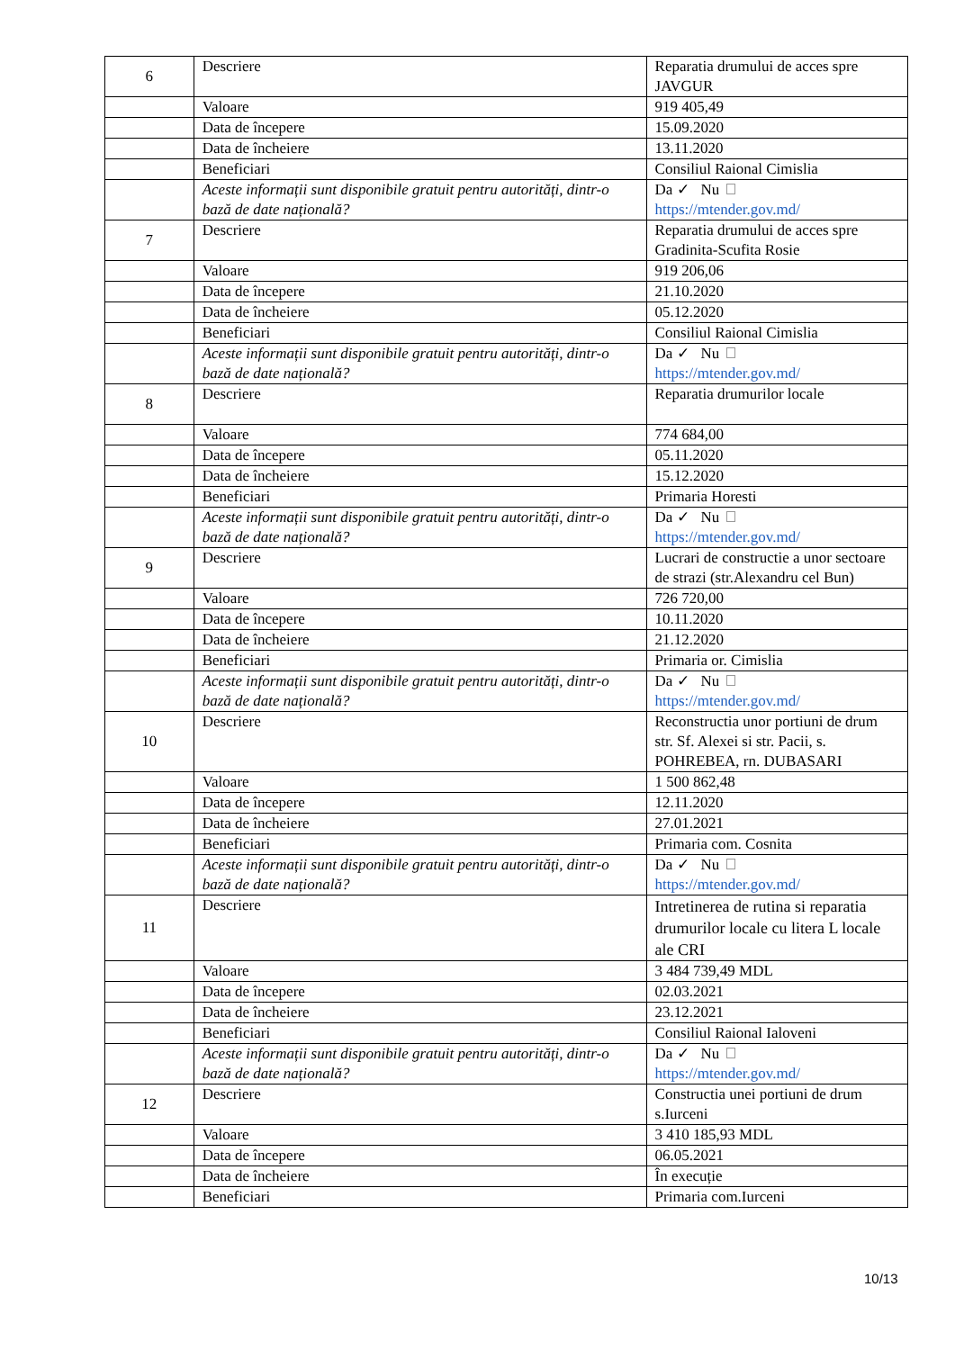| 6 | Descriere | Reparatia drumului de acces spre JAVGUR |
| | Valoare | 919 405,49 |
| | Data de începere | 15.09.2020 |
| | Data de încheiere | 13.11.2020 |
| | Beneficiari | Consiliul Raional Cimislia |
| | Aceste informații sunt disponibile gratuit pentru autorități, dintr-o bază de date națională? | Da ✓ Nu https://mtender.gov.md/ |
| 7 | Descriere | Reparatia drumului de acces spre Gradinita-Scufita Rosie |
| | Valoare | 919 206,06 |
| | Data de începere | 21.10.2020 |
| | Data de încheiere | 05.12.2020 |
| | Beneficiari | Consiliul Raional Cimislia |
| | Aceste informații sunt disponibile gratuit pentru autorități, dintr-o bază de date națională? | Da ✓ Nu https://mtender.gov.md/ |
| 8 | Descriere | Reparatia drumurilor locale |
| | Valoare | 774 684,00 |
| | Data de începere | 05.11.2020 |
| | Data de încheiere | 15.12.2020 |
| | Beneficiari | Primaria Horesti |
| | Aceste informații sunt disponibile gratuit pentru autorități, dintr-o bază de date națională? | Da ✓ Nu https://mtender.gov.md/ |
| 9 | Descriere | Lucrari de constructie a unor sectoare de strazi (str.Alexandru cel Bun) |
| | Valoare | 726 720,00 |
| | Data de începere | 10.11.2020 |
| | Data de încheiere | 21.12.2020 |
| | Beneficiari | Primaria or. Cimislia |
| | Aceste informații sunt disponibile gratuit pentru autorități, dintr-o bază de date națională? | Da ✓ Nu https://mtender.gov.md/ |
| 10 | Descriere | Reconstructia unor portiuni de drum str. Sf. Alexei si str. Pacii, s. POHREBEA, rn. DUBASARI |
| | Valoare | 1 500 862,48 |
| | Data de începere | 12.11.2020 |
| | Data de încheiere | 27.01.2021 |
| | Beneficiari | Primaria com. Cosnita |
| | Aceste informații sunt disponibile gratuit pentru autorități, dintr-o bază de date națională? | Da ✓ Nu https://mtender.gov.md/ |
| 11 | Descriere | Intretinerea de rutina si reparatia drumurilor locale cu litera L locale ale CRI |
| | Valoare | 3 484 739,49 MDL |
| | Data de începere | 02.03.2021 |
| | Data de încheiere | 23.12.2021 |
| | Beneficiari | Consiliul Raional Ialoveni |
| | Aceste informații sunt disponibile gratuit pentru autorități, dintr-o bază de date națională? | Da ✓ Nu https://mtender.gov.md/ |
| 12 | Descriere | Constructia unei portiuni de drum s.Iurceni |
| | Valoare | 3 410 185,93 MDL |
| | Data de începere | 06.05.2021 |
| | Data de încheiere | În execuție |
| | Beneficiari | Primaria com.Iurceni |
10/13